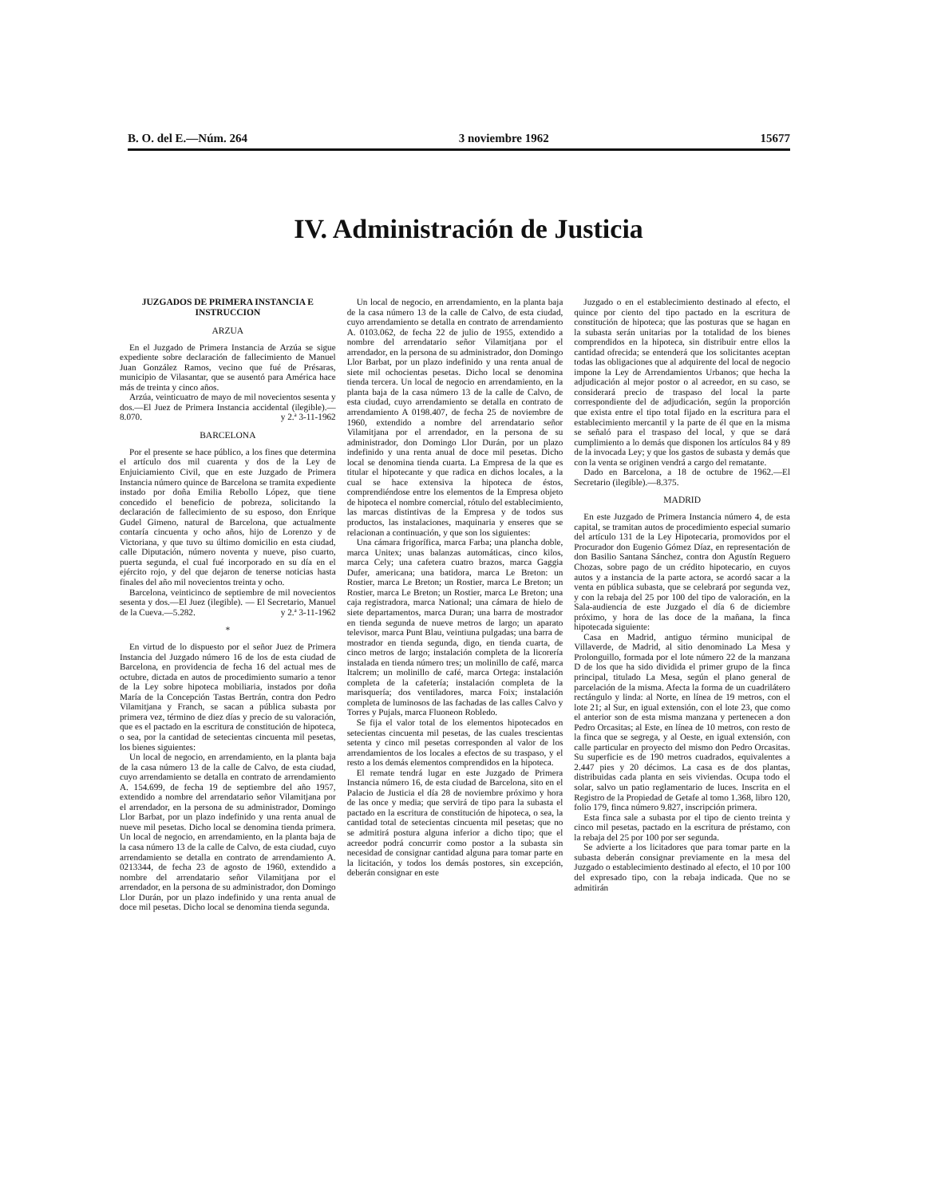B. O. del E.—Núm. 264 3 noviembre 1962 15677
IV. Administración de Justicia
JUZGADOS DE PRIMERA INSTANCIA E INSTRUCCION
ARZUA
En el Juzgado de Primera Instancia de Arzúa se sigue expediente sobre declaración de fallecimiento de Manuel Juan González Ramos, vecino que fué de Présaras, municipio de Vilasantar, que se ausentó para América hace más de treinta y cinco años.
Arzúa, veinticuatro de mayo de mil novecientos sesenta y dos.—El Juez de Primera Instancia accidental (ilegible).—8.070. y 2.ª 3-11-1962
BARCELONA
Por el presente se hace público, a los fines que determina el artículo dos mil cuarenta y dos de la Ley de Enjuiciamiento Civil, que en este Juzgado de Primera Instancia número quince de Barcelona se tramita expediente instado por doña Emilia Rebollo López, que tiene concedido el beneficio de pobreza, solicitando la declaración de fallecimiento de su esposo, don Enrique Gudel Gimeno, natural de Barcelona, que actualmente contaría cincuenta y ocho años, hijo de Lorenzo y de Victoriana, y que tuvo su último domicilio en esta ciudad, calle Diputación, número noventa y nueve, piso cuarto, puerta segunda, el cual fué incorporado en su día en el ejército rojo, y del que dejaron de tenerse noticias hasta finales del año mil novecientos treinta y ocho.
Barcelona, veinticinco de septiembre de mil novecientos sesenta y dos.—El Juez (ilegible). — El Secretario, Manuel de la Cueva.—5.282. y 2.ª 3-11-1962
*
En virtud de lo dispuesto por el señor Juez de Primera Instancia del Juzgado número 16 de los de esta ciudad de Barcelona, en providencia de fecha 16 del actual mes de octubre, dictada en autos de procedimiento sumario a tenor de la Ley sobre hipoteca mobiliaria, instados por doña María de la Concepción Tastas Bertrán, contra don Pedro Vilamitjana y Franch, se sacan a pública subasta por primera vez, término de diez días y precio de su valoración, que es el pactado en la escritura de constitución de hipoteca, o sea, por la cantidad de setecientas cincuenta mil pesetas, los bienes siguientes:
Un local de negocio, en arrendamiento, en la planta baja de la casa número 13 de la calle de Calvo, de esta ciudad, cuyo arrendamiento se detalla en contrato de arrendamiento A. 154.699, de fecha 19 de septiembre del año 1957, extendido a nombre del arrendatario señor Vilamitjana por el arrendador, en la persona de su administrador, Domingo Llor Barbat, por un plazo indefinido y una renta anual de nueve mil pesetas. Dicho local se denomina tienda primera. Un local de negocio, en arrendamiento, en la planta baja de la casa número 13 de la calle de Calvo, de esta ciudad, cuyo arrendamiento se detalla en contrato de arrendamiento A. 0213344, de fecha 23 de agosto de 1960, extendido a nombre del arrendatario señor Vilamitjana por el arrendador, en la persona de su administrador, don Domingo Llor Durán, por un plazo indefinido y una renta anual de doce mil pesetas. Dicho local se denomina tienda segunda.
Un local de negocio, en arrendamiento, en la planta baja de la casa número 13 de la calle de Calvo, de esta ciudad, cuyo arrendamiento se detalla en contrato de arrendamiento A. 0103.062, de fecha 22 de julio de 1955, extendido a nombre del arrendatario señor Vilamitjana por el arrendador, en la persona de su administrador, don Domingo Llor Barbat, por un plazo indefinido y una renta anual de siete mil ochocientas pesetas. Dicho local se denomina tienda tercera. Un local de negocio en arrendamiento, en la planta baja de la casa número 13 de la calle de Calvo, de esta ciudad, cuyo arrendamiento se detalla en contrato de arrendamiento A 0198.407, de fecha 25 de noviembre de 1960, extendido a nombre del arrendatario señor Vilamitjana por el arrendador, en la persona de su administrador, don Domingo Llor Durán, por un plazo indefinido y una renta anual de doce mil pesetas. Dicho local se denomina tienda cuarta. La Empresa de la que es titular el hipotecante y que radica en dichos locales, a la cual se hace extensiva la hipoteca de éstos, comprendiéndose entre los elementos de la Empresa objeto de hipoteca el nombre comercial, rótulo del establecimiento, las marcas distintivas de la Empresa y de todos sus productos, las instalaciones, maquinaria y enseres que se relacionan a continuación, y que son los siguientes:
Una cámara frigorífica, marca Farba; una plancha doble, marca Unitex; unas balanzas automáticas, cinco kilos, marca Cely; una cafetera cuatro brazos, marca Gaggia Dufer, americana; una batidora, marca Le Breton: un Rostier, marca Le Breton; un Rostier, marca Le Breton; un Rostier, marca Le Breton; un Rostier, marca Le Breton; una caja registradora, marca National; una cámara de hielo de siete departamentos, marca Duran; una barra de mostrador en tienda segunda de nueve metros de largo; un aparato televisor, marca Punt Blau, veintiuna pulgadas; una barra de mostrador en tienda segunda, digo, en tienda cuarta, de cinco metros de largo; instalación completa de la licorería instalada en tienda número tres; un molinillo de café, marca Italcrem; un molinillo de café, marca Ortega: instalación completa de la cafetería; instalación completa de la marisquería; dos ventiladores, marca Foix; instalación completa de luminosos de las fachadas de las calles Calvo y Torres y Pujals, marca Fluoneon Robledo.
Se fija el valor total de los elementos hipotecados en setecientas cincuenta mil pesetas, de las cuales trescientas setenta y cinco mil pesetas corresponden al valor de los arrendamientos de los locales a efectos de su traspaso, y el resto a los demás elementos comprendidos en la hipoteca.
El remate tendrá lugar en este Juzgado de Primera Instancia número 16, de esta ciudad de Barcelona, sito en el Palacio de Justicia el día 28 de noviembre próximo y hora de las once y media; que servirá de tipo para la subasta el pactado en la escritura de constitución de hipoteca, o sea, la cantidad total de setecientas cincuenta mil pesetas; que no se admitirá postura alguna inferior a dicho tipo; que el acreedor podrá concurrir como postor a la subasta sin necesidad de consignar cantidad alguna para tomar parte en la licitación, y todos los demás postores, sin excepción, deberán consignar en este
Juzgado o en el establecimiento destinado al efecto, el quince por ciento del tipo pactado en la escritura de constitución de hipoteca; que las posturas que se hagan en la subasta serán unitarias por la totalidad de los bienes comprendidos en la hipoteca, sin distribuir entre ellos la cantidad ofrecida; se entenderá que los solicitantes aceptan todas las obligaciones que al adquirente del local de negocio impone la Ley de Arrendamientos Urbanos; que hecha la adjudicación al mejor postor o al acreedor, en su caso, se considerará precio de traspaso del local la parte correspondiente del de adjudicación, según la proporción que exista entre el tipo total fijado en la escritura para el establecimiento mercantil y la parte de él que en la misma se señaló para el traspaso del local, y que se dará cumplimiento a lo demás que disponen los artículos 84 y 89 de la invocada Ley; y que los gastos de subasta y demás que con la venta se originen vendrá a cargo del rematante.
Dado en Barcelona, a 18 de octubre de 1962.—El Secretario (ilegible).—8.375.
MADRID
En este Juzgado de Primera Instancia número 4, de esta capital, se tramitan autos de procedimiento especial sumario del artículo 131 de la Ley Hipotecaria, promovidos por el Procurador don Eugenio Gómez Díaz, en representación de don Basilio Santana Sánchez, contra don Agustín Reguero Chozas, sobre pago de un crédito hipotecario, en cuyos autos y a instancia de la parte actora, se acordó sacar a la venta en pública subasta, que se celebrará por segunda vez, y con la rebaja del 25 por 100 del tipo de valoración, en la Sala-audiencia de este Juzgado el día 6 de diciembre próximo, y hora de las doce de la mañana, la finca hipotecada siguiente:
Casa en Madrid, antiguo término municipal de Villaverde, de Madrid, al sitio denominado La Mesa y Prolonguillo, formada por el lote número 22 de la manzana D de los que ha sido dividida el primer grupo de la finca principal, titulado La Mesa, según el plano general de parcelación de la misma. Afecta la forma de un cuadrilátero rectángulo y linda: al Norte, en línea de 19 metros, con el lote 21; al Sur, en igual extensión, con el lote 23, que como el anterior son de esta misma manzana y pertenecen a don Pedro Orcasitas; al Este, en línea de 10 metros, con resto de la finca que se segrega, y al Oeste, en igual extensión, con calle particular en proyecto del mismo don Pedro Orcasitas. Su superficie es de 190 metros cuadrados, equivalentes a 2.447 pies y 20 décimos. La casa es de dos plantas, distribuidas cada planta en seis viviendas. Ocupa todo el solar, salvo un patio reglamentario de luces. Inscrita en el Registro de la Propiedad de Getafe al tomo 1.368, libro 120, folio 179, finca número 9.827, inscripción primera.
Esta finca sale a subasta por el tipo de ciento treinta y cinco mil pesetas, pactado en la escritura de préstamo, con la rebaja del 25 por 100 por ser segunda.
Se advierte a los licitadores que para tomar parte en la subasta deberán consignar previamente en la mesa del Juzgado o establecimiento destinado al efecto, el 10 por 100 del expresado tipo, con la rebaja indicada. Que no se admitirán